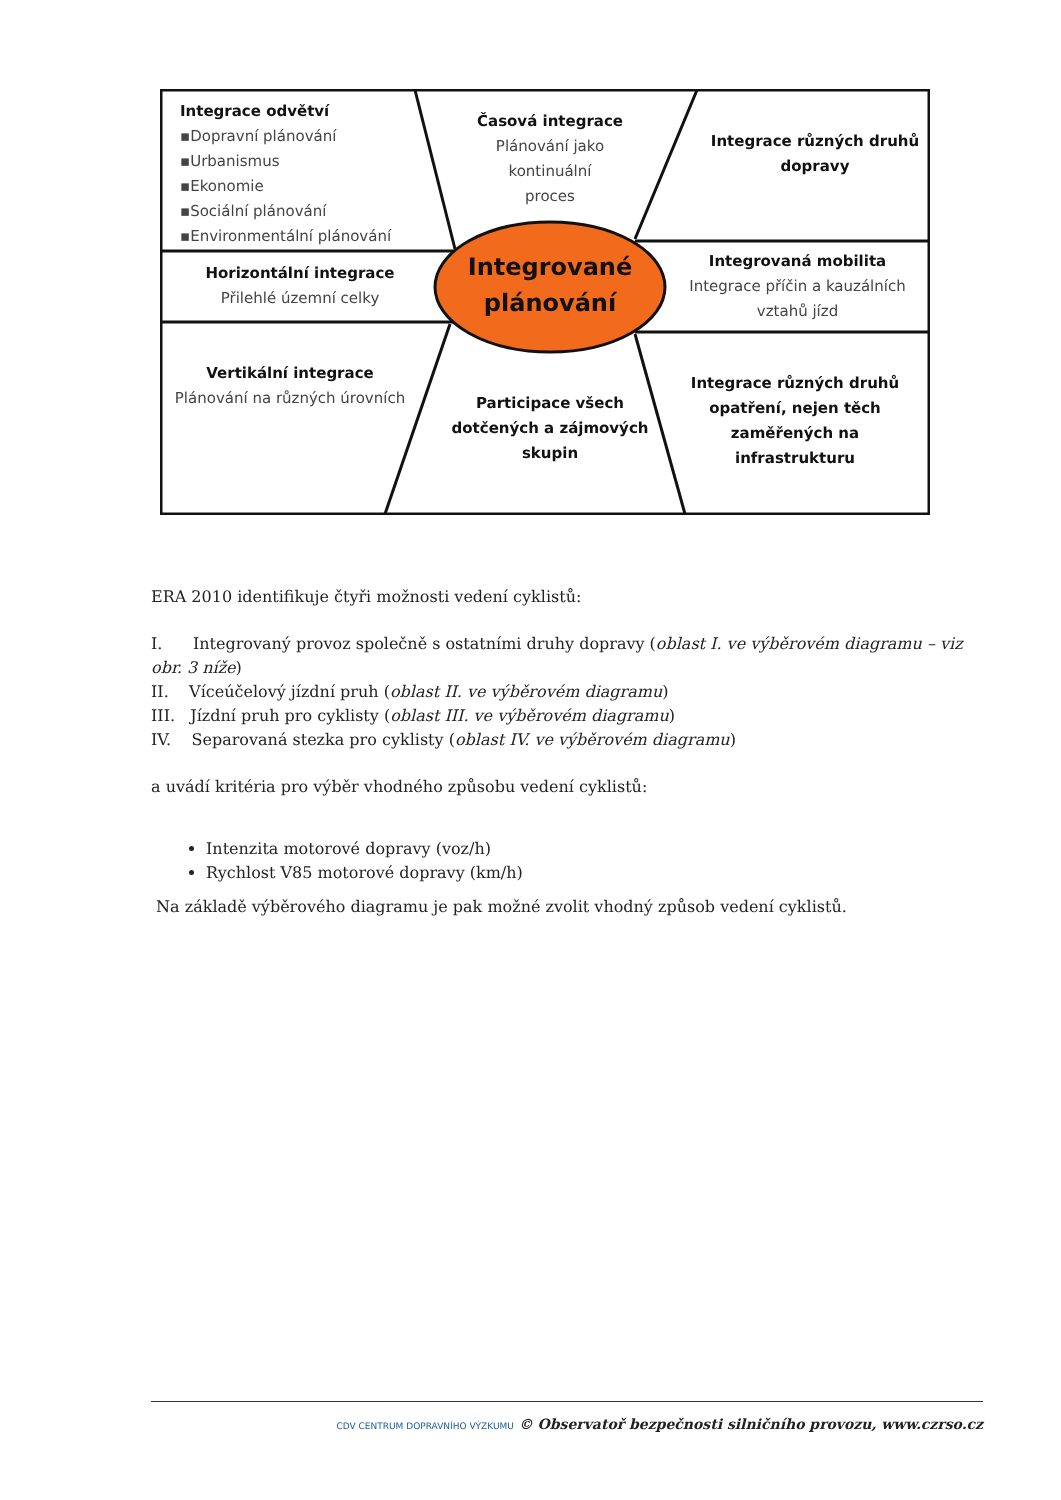Integrace odvětví
▪Dopravní plánování
▪Urbanismus
▪Ekonomie
▪Sociální plánování
▪Environmentální plánování
Časová integrace
Plánování jako
kontinuální
proces
Integrace různých druhů dopravy
Horizontální integrace
Přilehlé územní celky
Integrované plánování
Integrovaná mobilita
Integrace příčin a kauzálních vztahů jízd
Vertikální integrace
Plánování na různých úrovních
Participace všech dotčených a zájmových skupin
Integrace různých druhů opatření, nejen těch zaměřených na infrastrukturu
ERA 2010 identifikuje čtyři možnosti vedení cyklistů:
I. Integrovaný provoz společně s ostatními druhy dopravy (oblast I. ve výběrovém diagramu – viz obr. 3 níže)
II. Víceúčelový jízdní pruh (oblast II. ve výběrovém diagramu)
III. Jízdní pruh pro cyklisty (oblast III. ve výběrovém diagramu)
IV. Separovaná stezka pro cyklisty (oblast IV. ve výběrovém diagramu)
a uvádí kritéria pro výběr vhodného způsobu vedení cyklistů:
Intenzita motorové dopravy (voz/h)
Rychlost V85 motorové dopravy (km/h)
Na základě výběrového diagramu je pak možné zvolit vhodný způsob vedení cyklistů.
CDV CENTRUM DOPRAVNÍHO VÝZKUMU © Observatoř bezpečnosti silničního provozu, www.czrso.cz